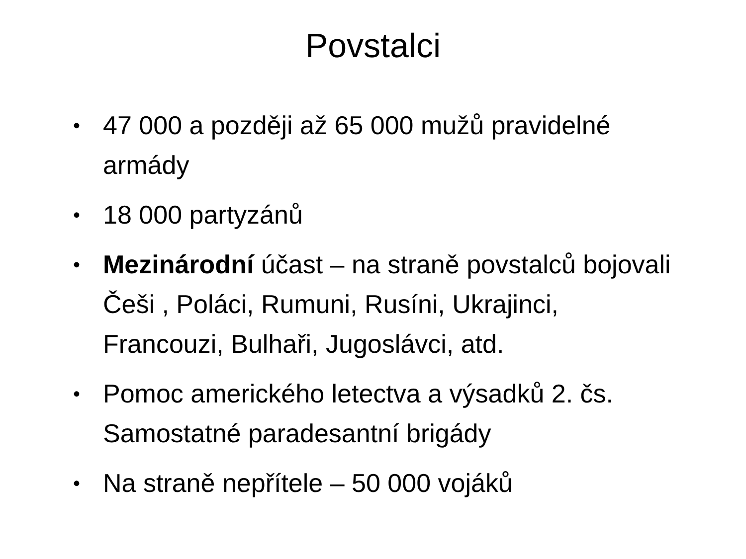Povstalci
• 47 000 a později až 65 000 mužů pravidelné armády
• 18 000 partyzánů
• Mezinárodní účast – na straně povstalců bojovali Češi , Poláci, Rumuni, Rusíni, Ukrajinci, Francouzi, Bulhaři, Jugoslávci, atd.
• Pomoc amerického letectva a výsadků 2. čs. Samostatné paradesantní brigády
• Na straně nepřítele – 50 000 vojáků